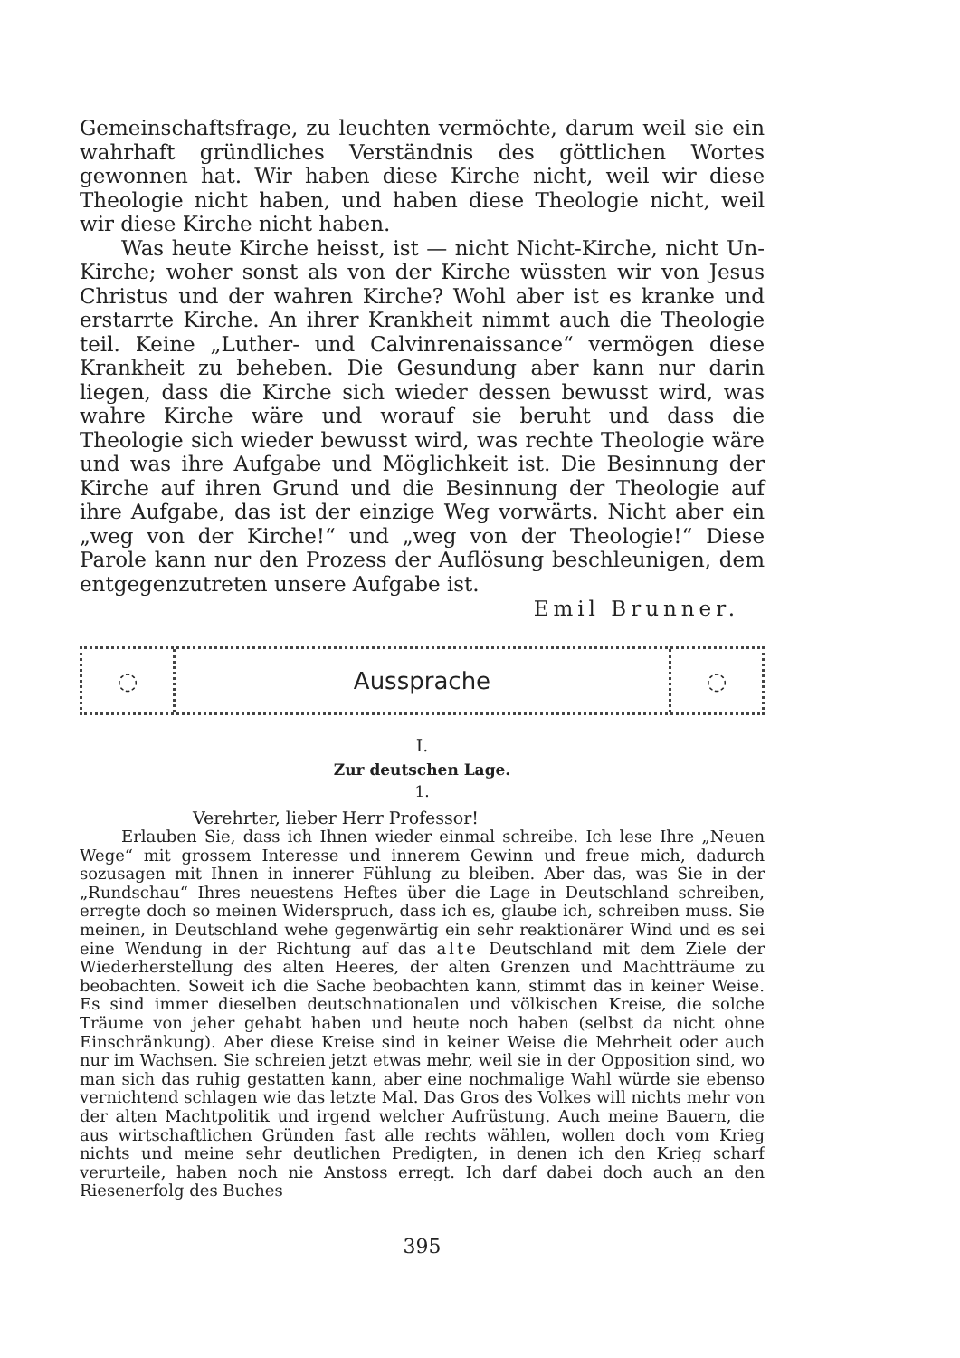Gemeinschaftsfrage, zu leuchten vermöchte, darum weil sie ein wahrhaft gründliches Verständnis des göttlichen Wortes gewonnen hat. Wir haben diese Kirche nicht, weil wir diese Theologie nicht haben, und haben diese Theologie nicht, weil wir diese Kirche nicht haben.
Was heute Kirche heisst, ist — nicht Nicht-Kirche, nicht Un-Kirche; woher sonst als von der Kirche wüssten wir von Jesus Christus und der wahren Kirche? Wohl aber ist es kranke und erstarrte Kirche. An ihrer Krankheit nimmt auch die Theologie teil. Keine „Luther- und Calvinrenaissance“ vermögen diese Krankheit zu beheben. Die Gesundung aber kann nur darin liegen, dass die Kirche sich wieder dessen bewusst wird, was wahre Kirche wäre und worauf sie beruht und dass die Theologie sich wieder bewusst wird, was rechte Theologie wäre und was ihre Aufgabe und Möglichkeit ist. Die Besinnung der Kirche auf ihren Grund und die Besinnung der Theologie auf ihre Aufgabe, das ist der einzige Weg vorwärts. Nicht aber ein „weg von der Kirche!“ und „weg von der Theologie!“ Diese Parole kann nur den Prozess der Auflösung beschleunigen, dem entgegenzutreten unsere Aufgabe ist.
Emil Brunner.
◌
Aussprache
◌
I.
Zur deutschen Lage.
1.
Verehrter, lieber Herr Professor!
Erlauben Sie, dass ich Ihnen wieder einmal schreibe. Ich lese Ihre „Neuen Wege“ mit grossem Interesse und innerem Gewinn und freue mich, dadurch sozusagen mit Ihnen in innerer Fühlung zu bleiben. Aber das, was Sie in der „Rundschau“ Ihres neuestens Heftes über die Lage in Deutschland schreiben, erregte doch so meinen Widerspruch, dass ich es, glaube ich, schreiben muss. Sie meinen, in Deutschland wehe gegenwärtig ein sehr reaktionärer Wind und es sei eine Wendung in der Richtung auf das alte Deutschland mit dem Ziele der Wiederherstellung des alten Heeres, der alten Grenzen und Machtträume zu beobachten. Soweit ich die Sache beobachten kann, stimmt das in keiner Weise. Es sind immer dieselben deutschnationalen und völkischen Kreise, die solche Träume von jeher gehabt haben und heute noch haben (selbst da nicht ohne Einschränkung). Aber diese Kreise sind in keiner Weise die Mehrheit oder auch nur im Wachsen. Sie schreien jetzt etwas mehr, weil sie in der Opposition sind, wo man sich das ruhig gestatten kann, aber eine nochmalige Wahl würde sie ebenso vernichtend schlagen wie das letzte Mal. Das Gros des Volkes will nichts mehr von der alten Machtpolitik und irgend welcher Aufrüstung. Auch meine Bauern, die aus wirtschaftlichen Gründen fast alle rechts wählen, wollen doch vom Krieg nichts und meine sehr deutlichen Predigten, in denen ich den Krieg scharf verurteile, haben noch nie Anstoss erregt. Ich darf dabei doch auch an den Riesenerfolg des Buches
395